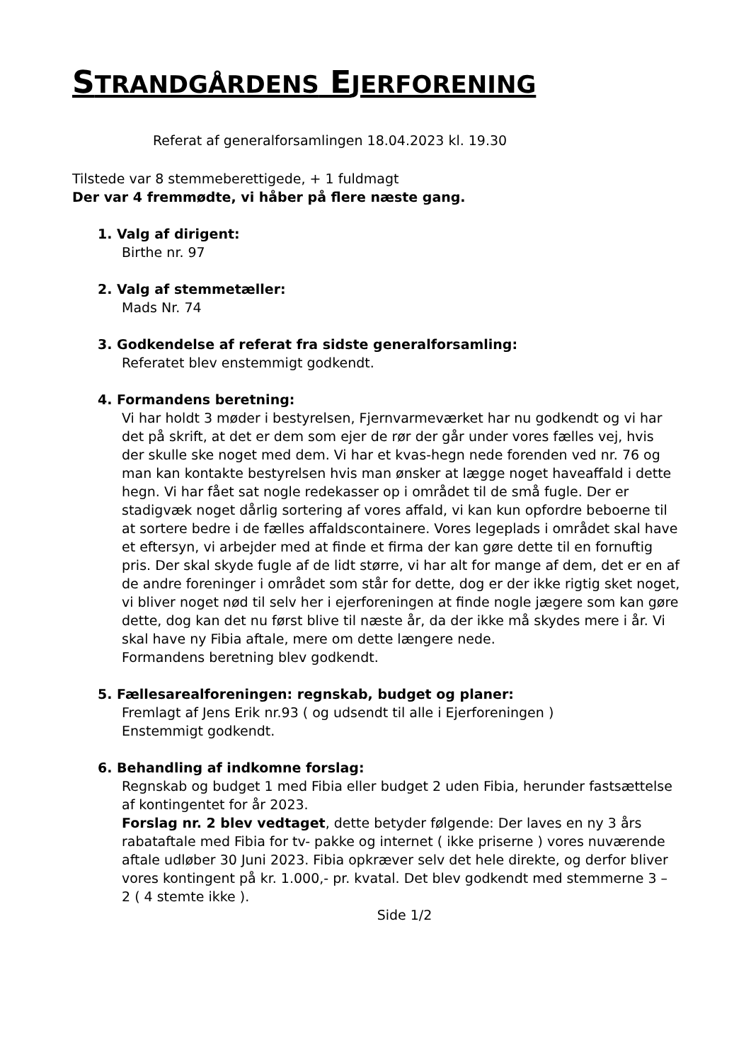STRANDGÅRDENS EJERFORENING
Referat af generalforsamlingen 18.04.2023 kl. 19.30
Tilstede var 8 stemmeberettigede, + 1 fuldmagt
Der var 4 fremmødte, vi håber på flere næste gang.
1. Valg af dirigent:
Birthe nr. 97
2. Valg af stemmetæller:
Mads Nr. 74
3. Godkendelse af referat fra sidste generalforsamling:
Referatet blev enstemmigt godkendt.
4. Formandens beretning:
Vi har holdt 3 møder i bestyrelsen, Fjernvarmeværket har nu godkendt og vi har det på skrift, at det er dem som ejer de rør der går under vores fælles vej, hvis der skulle ske noget med dem. Vi har et kvas-hegn nede forenden ved nr. 76 og man kan kontakte bestyrelsen hvis man ønsker at lægge noget haveaffald i dette hegn. Vi har fået sat nogle redekasser op i området til de små fugle. Der er stadigvæk noget dårlig sortering af vores affald, vi kan kun opfordre beboerne til at sortere bedre i de fælles affaldscontainere. Vores legeplads i området skal have et eftersyn, vi arbejder med at finde et firma der kan gøre dette til en fornuftig pris. Der skal skyde fugle af de lidt større, vi har alt for mange af dem, det er en af de andre foreninger i området som står for dette, dog er der ikke rigtig sket noget, vi bliver noget nød til selv her i ejerforeningen at finde nogle jægere som kan gøre dette, dog kan det nu først blive til næste år, da der ikke må skydes mere i år. Vi skal have ny Fibia aftale, mere om dette længere nede.
Formandens beretning blev godkendt.
5. Fællesarealforeningen: regnskab, budget og planer:
Fremlagt af Jens Erik nr.93 ( og udsendt til alle i Ejerforeningen )
Enstemmigt godkendt.
6. Behandling af indkomne forslag:
Regnskab og budget 1 med Fibia eller budget 2 uden Fibia, herunder fastsættelse af kontingentet for år 2023.
Forslag nr. 2 blev vedtaget, dette betyder følgende: Der laves en ny 3 års rabataftale med Fibia for tv- pakke og internet ( ikke priserne ) vores nuværende aftale udløber 30 Juni 2023. Fibia opkræver selv det hele direkte, og derfor bliver vores kontingent på kr. 1.000,- pr. kvatal. Det blev godkendt med stemmerne 3 – 2 ( 4 stemte ikke ).
Side 1/2